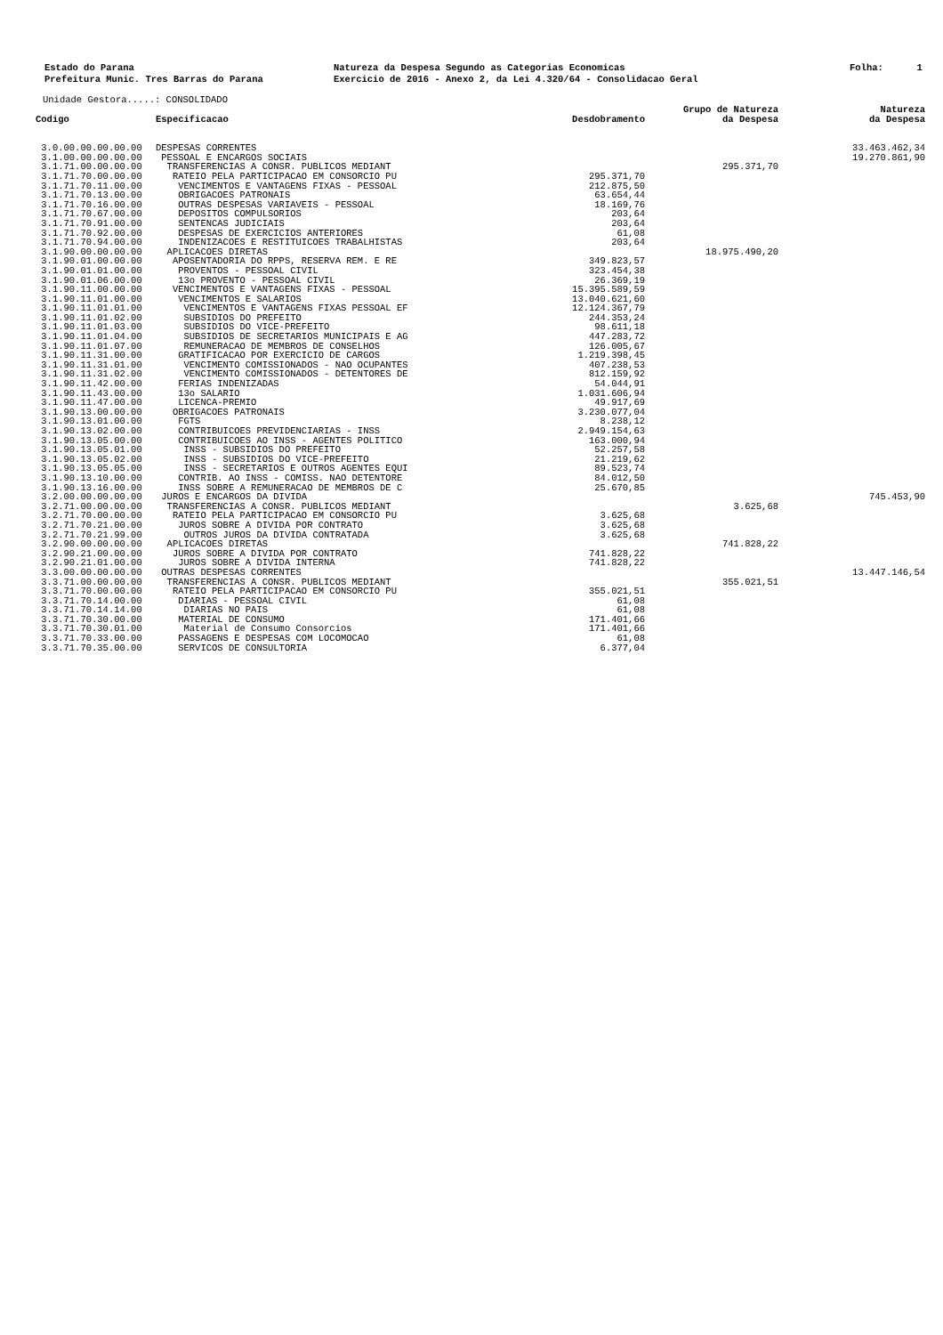Estado do Parana Prefeitura Munic. Tres Barras do Parana
Natureza da Despesa Segundo as Categorias Economicas Exercicio de 2016 - Anexo 2, da Lei 4.320/64 - Consolidacao Geral
Folha: 1
Unidade Gestora.....: CONSOLIDADO
| Codigo | Especificacao | Desdobramento | Grupo de Natureza da Despesa | Natureza da Despesa |
| --- | --- | --- | --- | --- |
| 3.0.00.00.00.00.00 | DESPESAS CORRENTES | | | 33.463.462,34 |
| 3.1.00.00.00.00.00 | PESSOAL E ENCARGOS SOCIAIS | | | 19.270.861,90 |
| 3.1.71.00.00.00.00 | TRANSFERENCIAS A CONSR. PUBLICOS MEDIANT | | 295.371,70 | |
| 3.1.71.70.00.00.00 | RATEIO PELA PARTICIPACAO EM CONSORCIO PU | 295.371,70 | | |
| 3.1.71.70.11.00.00 | VENCIMENTOS E VANTAGENS FIXAS - PESSOAL | 212.875,50 | | |
| 3.1.71.70.13.00.00 | OBRIGACOES PATRONAIS | 63.654,44 | | |
| 3.1.71.70.16.00.00 | OUTRAS DESPESAS VARIAVEIS - PESSOAL | 18.169,76 | | |
| 3.1.71.70.67.00.00 | DEPOSITOS COMPULSORIOS | 203,64 | | |
| 3.1.71.70.91.00.00 | SENTENCAS JUDICIAIS | 203,64 | | |
| 3.1.71.70.92.00.00 | DESPESAS DE EXERCICIOS ANTERIORES | 61,08 | | |
| 3.1.71.70.94.00.00 | INDENIZACOES E RESTITUICOES TRABALHISTAS | 203,64 | | |
| 3.1.90.00.00.00.00 | APLICACOES DIRETAS | | 18.975.490,20 | |
| 3.1.90.01.00.00.00 | APOSENTADORIA DO RPPS, RESERVA REM. E RE | 349.823,57 | | |
| 3.1.90.01.01.00.00 | PROVENTOS - PESSOAL CIVIL | 323.454,38 | | |
| 3.1.90.01.06.00.00 | 13o PROVENTO - PESSOAL CIVIL | 26.369,19 | | |
| 3.1.90.11.00.00.00 | VENCIMENTOS E VANTAGENS FIXAS - PESSOAL | 15.395.589,59 | | |
| 3.1.90.11.01.00.00 | VENCIMENTOS E SALARIOS | 13.040.621,60 | | |
| 3.1.90.11.01.01.00 | VENCIMENTOS E VANTAGENS FIXAS PESSOAL EF | 12.124.367,79 | | |
| 3.1.90.11.01.02.00 | SUBSIDIOS DO PREFEITO | 244.353,24 | | |
| 3.1.90.11.01.03.00 | SUBSIDIOS DO VICE-PREFEITO | 98.611,18 | | |
| 3.1.90.11.01.04.00 | SUBSIDIOS DE SECRETARIOS MUNICIPAIS E AG | 447.283,72 | | |
| 3.1.90.11.01.07.00 | REMUNERACAO DE MEMBROS DE CONSELHOS | 126.005,67 | | |
| 3.1.90.11.31.00.00 | GRATIFICACAO POR EXERCICIO DE CARGOS | 1.219.398,45 | | |
| 3.1.90.11.31.01.00 | VENCIMENTO COMISSIONADOS - NAO OCUPANTES | 407.238,53 | | |
| 3.1.90.11.31.02.00 | VENCIMENTO COMISSIONADOS - DETENTORES DE | 812.159,92 | | |
| 3.1.90.11.42.00.00 | FERIAS INDENIZADAS | 54.044,91 | | |
| 3.1.90.11.43.00.00 | 13o SALARIO | 1.031.606,94 | | |
| 3.1.90.11.47.00.00 | LICENCA-PREMIO | 49.917,69 | | |
| 3.1.90.13.00.00.00 | OBRIGACOES PATRONAIS | 3.230.077,04 | | |
| 3.1.90.13.01.00.00 | FGTS | 8.238,12 | | |
| 3.1.90.13.02.00.00 | CONTRIBUICOES PREVIDENCIARIAS - INSS | 2.949.154,63 | | |
| 3.1.90.13.05.00.00 | CONTRIBUICOES AO INSS - AGENTES POLITICO | 163.000,94 | | |
| 3.1.90.13.05.01.00 | INSS - SUBSIDIOS DO PREFEITO | 52.257,58 | | |
| 3.1.90.13.05.02.00 | INSS - SUBSIDIOS DO VICE-PREFEITO | 21.219,62 | | |
| 3.1.90.13.05.05.00 | INSS - SECRETARIOS E OUTROS AGENTES EQUI | 89.523,74 | | |
| 3.1.90.13.10.00.00 | CONTRIB. AO INSS - COMISS. NAO DETENTORE | 84.012,50 | | |
| 3.1.90.13.16.00.00 | INSS SOBRE A REMUNERACAO DE MEMBROS DE C | 25.670,85 | | |
| 3.2.00.00.00.00.00 | JUROS E ENCARGOS DA DIVIDA | | | 745.453,90 |
| 3.2.71.00.00.00.00 | TRANSFERENCIAS A CONSR. PUBLICOS MEDIANT | | 3.625,68 | |
| 3.2.71.70.00.00.00 | RATEIO PELA PARTICIPACAO EM CONSORCIO PU | 3.625,68 | | |
| 3.2.71.70.21.00.00 | JUROS SOBRE A DIVIDA POR CONTRATO | 3.625,68 | | |
| 3.2.71.70.21.99.00 | OUTROS JUROS DA DIVIDA CONTRATADA | 3.625,68 | | |
| 3.2.90.00.00.00.00 | APLICACOES DIRETAS | | 741.828,22 | |
| 3.2.90.21.00.00.00 | JUROS SOBRE A DIVIDA POR CONTRATO | 741.828,22 | | |
| 3.2.90.21.01.00.00 | JUROS SOBRE A DIVIDA INTERNA | 741.828,22 | | |
| 3.3.00.00.00.00.00 | OUTRAS DESPESAS CORRENTES | | | 13.447.146,54 |
| 3.3.71.00.00.00.00 | TRANSFERENCIAS A CONSR. PUBLICOS MEDIANT | | 355.021,51 | |
| 3.3.71.70.00.00.00 | RATEIO PELA PARTICIPACAO EM CONSORCIO PU | 355.021,51 | | |
| 3.3.71.70.14.00.00 | DIARIAS - PESSOAL CIVIL | 61,08 | | |
| 3.3.71.70.14.14.00 | DIARIAS NO PAIS | 61,08 | | |
| 3.3.71.70.30.00.00 | MATERIAL DE CONSUMO | 171.401,66 | | |
| 3.3.71.70.30.01.00 | Material de Consumo Consorcios | 171.401,66 | | |
| 3.3.71.70.33.00.00 | PASSAGENS E DESPESAS COM LOCOMOCAO | 61,08 | | |
| 3.3.71.70.35.00.00 | SERVICOS DE CONSULTORIA | 6.377,04 | | |